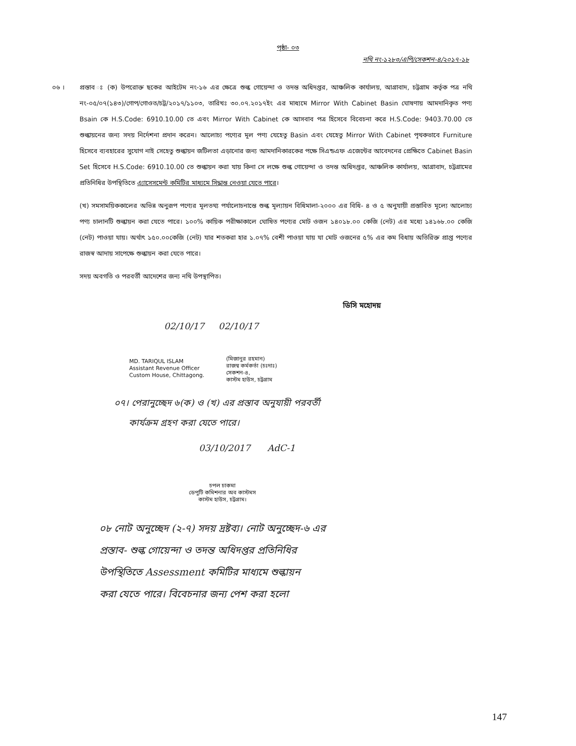পৃষ্ঠা- ০৩
নথি নং-১২৮৩/এপি/সেকশন-৪/২০১৭-১৮
০৬ । প্রস্তাব ঃ (ক) উপরোক্ত ছকের আইটেম নং-১৬ এর ক্ষেত্রে শুল্ক গোয়েন্দা ও তদন্ত অধিদপ্তর, আঞ্চলিক কার্যালয়, আগ্রাবাদ, চট্টগ্রাম কর্তৃক পত্র নথি নং-০৫/০৭(১৪৩)/গোপ/গোওত/চট্ট/২০১৭/১১০৩, তারিখঃ ৩০.০৭.২০১৭ইং এর মাধ্যমে Mirror With Cabinet Basin ঘোষণায় আমদানিকৃত পণ্য Bsain কে H.S.Code: 6910.10.00 তে এবং Mirror With Cabinet কে আসবাব পত্র হিসেবে বিবেচনা করে H.S.Code: 9403.70.00 তে শুল্কায়নের জন্য সদয় নির্দেশনা প্রদান করেন। আলোচ্য পণ্যের মূল পণ্য যেহেতু Basin এবং যেহেতু Mirror With Cabinet পৃথকভাবে Furniture হিসেবে ব্যবহারের সুযোগ নাই সেহেতু শুল্কায়ন জটিলতা এড়ানোর জন্য আমদানিকারকের পক্ষে সিএন্ডএফ এজেন্টের আবেদনের প্রেক্ষিতে Cabinet Basin Set হিসেবে H.S.Code: 6910.10.00 তে শুল্কায়ন করা যায় কিনা সে লক্ষে শুল্ক গোয়েন্দা ও তদন্ত অধিদপ্তর, আঞ্চলিক কার্যালয়, আগ্রাবাদ, চট্টগ্রামের প্রতিনিধির উপস্থিতিতে এ্যাসেসমেন্ট কমিটির মাধ্যমে সিদ্ধান্ত নেওয়া যেতে পারে।
(খ) সমসাময়িককালের অভিন্ন অনুরূপ পণ্যের মূলতথ্য পর্যালোচনান্তে শুল্ক মূল্যায়ন বিধিমালা-২০০০ এর বিধি- ৪ ও ৫ অনুযায়ী প্রস্তাবিত মূল্যে আলোচ্য পণ্য চালানটি শুল্কায়ন করা যেতে পারে। ১০০% কায়িক পরীক্ষাকালে ঘোষিত পণ্যের মোট ওজন ১৪০১৮.০০ কেজি (নেট) এর মধ্যে ১৪১৬৮.০০ কেজি (নেট) পাওয়া যায়। অর্থাৎ ১৫০.০০কেজি (নেট) যার শতকরা হার ১.০৭% বেশী পাওয়া যায় যা মোট ওজনের ৫% এর কম বিধায় অতিরিক্ত প্রাপ্ত পণ্যের রাজস্ব আদায় সাপেক্ষে শুল্কায়ন করা যেতে পারে।
সদয় অবগতি ও পরবর্তী আদেশের জন্য নথি উপস্থাপিত।
ডিসি মহোদয়
02/10/17 02/10/17
MD. TARIQUL ISLAM
Assistant Revenue Officer
Custom House, Chittagong.
(মিজানুর রহমান)
রাজস্ব কর্মকর্তা (চঃদাঃ)
সেকশন-৪,
কাস্টম হাউস, চট্টগ্রাম
০৭। পেরানুচ্ছেদ ৬(ক) ও (খ) এর প্রস্তাব অনুযায়ী পরবর্তী
কার্যক্রম গ্রহণ করা যেতে পারে।
03/10/2017 AdC-1
চপল চাকমা
ডেপুটি কমিশনার অব কাস্টমস
কাস্টম হাউস, চট্টগ্রাম।
০৮ নোট অনুচ্ছেদ (২-৭) সদয় দ্রষ্টব্য। নোট অনুচ্ছেদ-৬ এর
প্রস্তাব- শুল্ক গোয়েন্দা ও তদন্ত অধিদপ্তর প্রতিনিধির
উপস্থিতিতে Assessment কমিটির মাধ্যমে শুল্কায়ন
করা যেতে পারে। বিবেচনার জন্য পেশ করা হলো
147